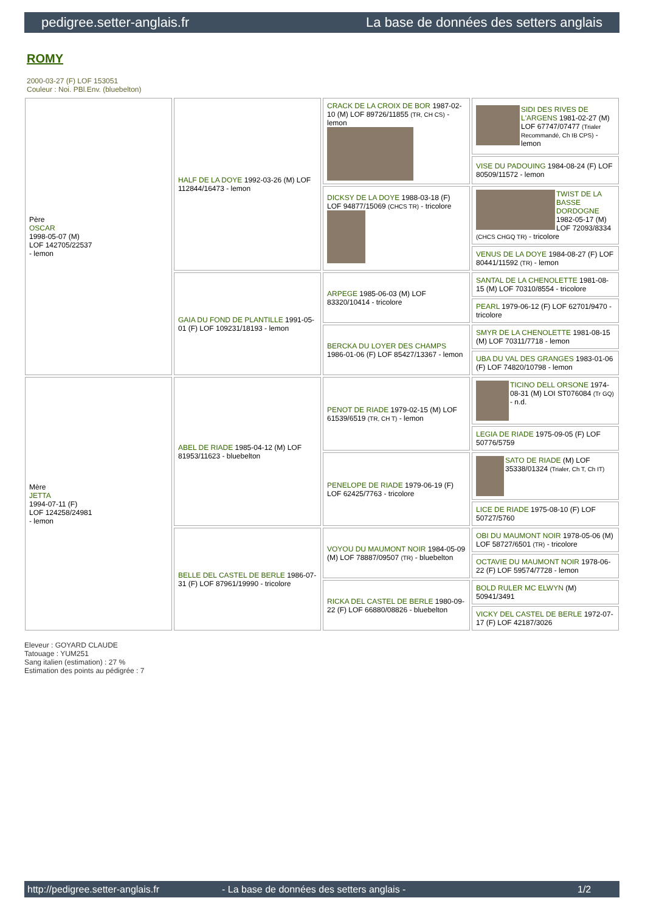pedigree.setter-anglais.fr La base de données des setters anglais
ROMY
2000-03-27 (F) LOF 153051
Couleur : Noi. PBl.Env. (bluebelton)
| Père OSCAR 1998-05-07 (M) LOF 142705/22537 - lemon | HALF DE LA DOYE 1992-03-26 (M) LOF 112844/16473 - lemon | CRACK DE LA CROIX DE BOR 1987-02-10 (M) LOF 89726/11855 (TR, CH CS) - lemon | SIDI DES RIVES DE L'ARGENS 1981-02-27 (M) LOF 67747/07477 (Trialer Recommandé, Ch IB CPS) - lemon |
| | | | VISE DU PADOUING 1984-08-24 (F) LOF 80509/11572 - lemon |
| | | DICKSY DE LA DOYE 1988-03-18 (F) LOF 94877/15069 (CHCS TR) - tricolore | TWIST DE LA BASSE DORDOGNE 1982-05-17 (M) LOF 72093/8334 (CHCS CHGQ TR) - tricolore |
| | | | VENUS DE LA DOYE 1984-08-27 (F) LOF 80441/11592 (TR) - lemon |
| | GAIA DU FOND DE PLANTILLE 1991-05-01 (F) LOF 109231/18193 - lemon | ARPEGE 1985-06-03 (M) LOF 83320/10414 - tricolore | SANTAL DE LA CHENOLETTE 1981-08-15 (M) LOF 70310/8554 - tricolore |
| | | | PEARL 1979-06-12 (F) LOF 62701/9470 - tricolore |
| | | BERCKA DU LOYER DES CHAMPS 1986-01-06 (F) LOF 85427/13367 - lemon | SMYR DE LA CHENOLETTE 1981-08-15 (M) LOF 70311/7718 - lemon |
| | | | UBA DU VAL DES GRANGES 1983-01-06 (F) LOF 74820/10798 - lemon |
| Mère JETTA 1994-07-11 (F) LOF 124258/24981 - lemon | ABEL DE RIADE 1985-04-12 (M) LOF 81953/11623 - bluebelton | PENOT DE RIADE 1979-02-15 (M) LOF 61539/6519 (TR, CH T) - lemon | TICINO DELL ORSONE 1974-08-31 (M) LOI ST076084 (Tr GQ) - n.d. |
| | | | LEGIA DE RIADE 1975-09-05 (F) LOF 50776/5759 |
| | | PENELOPE DE RIADE 1979-06-19 (F) LOF 62425/7763 - tricolore | SATO DE RIADE (M) LOF 35338/01324 (Trialer, Ch T, Ch IT) |
| | | | LICE DE RIADE 1975-08-10 (F) LOF 50727/5760 |
| | BELLE DEL CASTEL DE BERLE 1986-07-31 (F) LOF 87961/19990 - tricolore | VOYOU DU MAUMONT NOIR 1984-05-09 (M) LOF 78887/09507 (TR) - bluebelton | OBI DU MAUMONT NOIR 1978-05-06 (M) LOF 58727/6501 (TR) - tricolore |
| | | | OCTAVIE DU MAUMONT NOIR 1978-06-22 (F) LOF 59574/7728 - lemon |
| | | RICKA DEL CASTEL DE BERLE 1980-09-22 (F) LOF 66880/08826 - bluebelton | BOLD RULER MC ELWYN (M) 50941/3491 |
| | | | VICKY DEL CASTEL DE BERLE 1972-07-17 (F) LOF 42187/3026 |
Eleveur : GOYARD CLAUDE
Tatouage : YUM251
Sang italien (estimation) : 27 %
Estimation des points au pédigrée : 7
http://pedigree.setter-anglais.fr - La base de données des setters anglais - 1/2